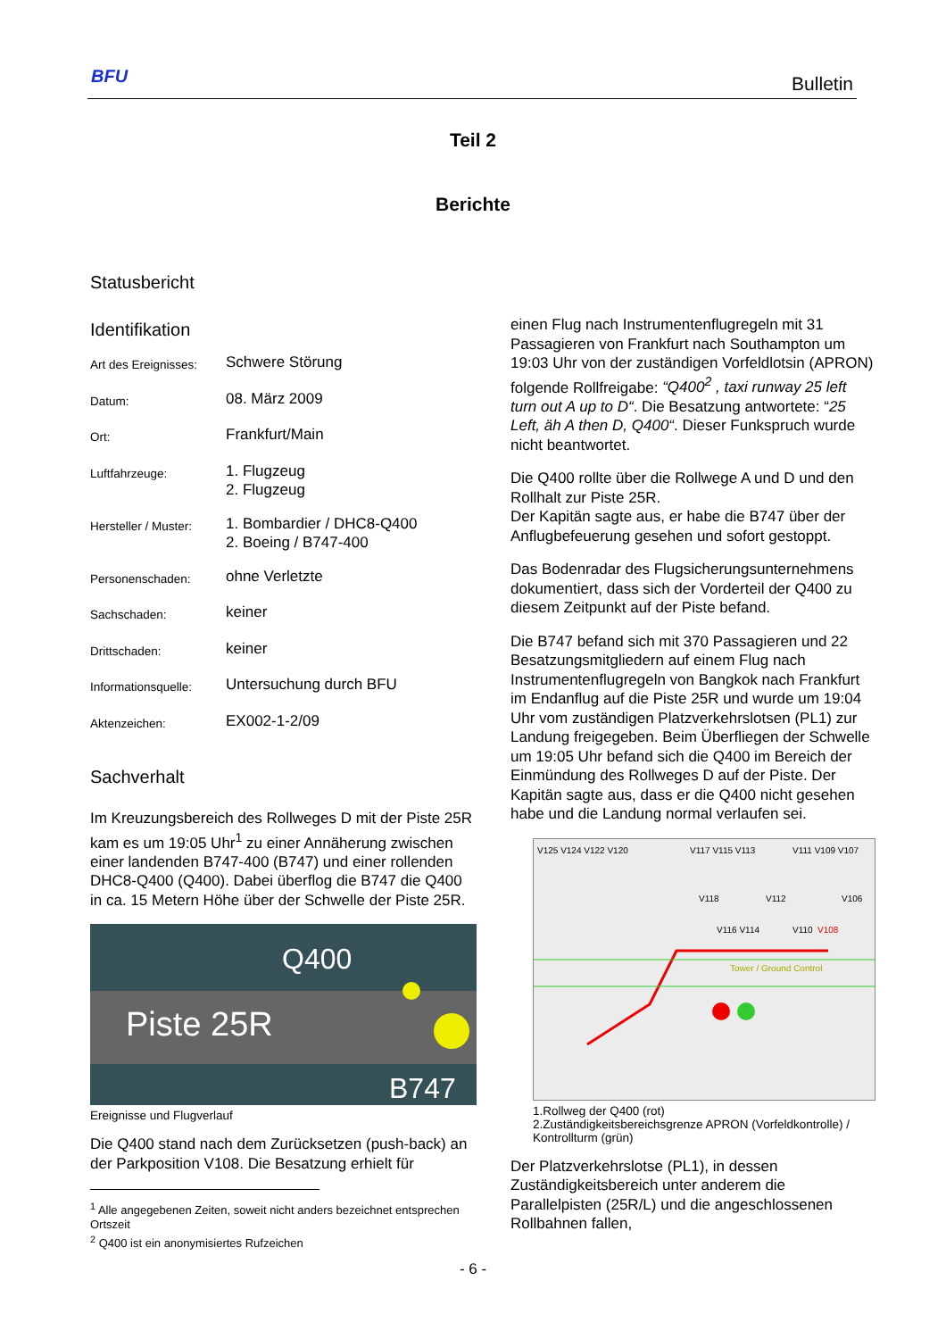BFU Bulletin
Teil 2
Berichte
Statusbericht
Identifikation
| Art des Ereignisses: | Schwere Störung |
| Datum: | 08. März 2009 |
| Ort: | Frankfurt/Main |
| Luftfahrzeuge: | 1. Flugzeug 2. Flugzeug |
| Hersteller / Muster: | 1. Bombardier / DHC8-Q400 2. Boeing / B747-400 |
| Personenschaden: | ohne Verletzte |
| Sachschaden: | keiner |
| Drittschaden: | keiner |
| Informationsquelle: | Untersuchung durch BFU |
| Aktenzeichen: | EX002-1-2/09 |
Sachverhalt
Im Kreuzungsbereich des Rollweges D mit der Piste 25R kam es um 19:05 Uhr<sup>1</sup> zu einer Annäherung zwischen einer landenden B747-400 (B747) und einer rollenden DHC8-Q400 (Q400). Dabei überflog die B747 die Q400 in ca. 15 Metern Höhe über der Schwelle der Piste 25R.
Q400
Piste 25R
B747
Ereignisse und Flugverlauf
Die Q400 stand nach dem Zurücksetzen (push-back) an der Parkposition V108. Die Besatzung erhielt für
<sup>1</sup> Alle angegebenen Zeiten, soweit nicht anders bezeichnet entsprechen Ortszeit
<sup>2</sup> Q400 ist ein anonymisiertes Rufzeichen
einen Flug nach Instrumentenflugregeln mit 31 Passagieren von Frankfurt nach Southampton um 19:03 Uhr von der zuständigen Vorfeldlotsin (APRON) folgende Rollfreigabe: “Q400<sup>2</sup> , taxi runway 25 left turn out A up to D“. Die Besatzung antwortete: “25 Left, äh A then D, Q400“. Dieser Funkspruch wurde nicht beantwortet.
Die Q400 rollte über die Rollwege A und D und den Rollhalt zur Piste 25R.
Der Kapitän sagte aus, er habe die B747 über der Anflugbefeuerung gesehen und sofort gestoppt.
Das Bodenradar des Flugsicherungsunternehmens dokumentiert, dass sich der Vorderteil der Q400 zu diesem Zeitpunkt auf der Piste befand.
Die B747 befand sich mit 370 Passagieren und 22 Besatzungsmitgliedern auf einem Flug nach Instrumentenflugregeln von Bangkok nach Frankfurt im Endanflug auf die Piste 25R und wurde um 19:04 Uhr vom zuständigen Platzverkehrslotsen (PL1) zur Landung freigegeben. Beim Überfliegen der Schwelle um 19:05 Uhr befand sich die Q400 im Bereich der Einmündung des Rollweges D auf der Piste. Der Kapitän sagte aus, dass er die Q400 nicht gesehen habe und die Landung normal verlaufen sei.
V125 V124 V122 V120
V117 V115 V113
V111 V109 V107
V118
V112
V106
V116 V114
V110
V108
Tower / Ground Control
1.Rollweg der Q400 (rot)
2.Zuständigkeitsbereichsgrenze APRON (Vorfeldkontrolle) / Kontrollturm (grün)
Der Platzverkehrslotse (PL1), in dessen Zuständigkeitsbereich unter anderem die Parallelpisten (25R/L) und die angeschlossenen Rollbahnen fallen,
- 6 -